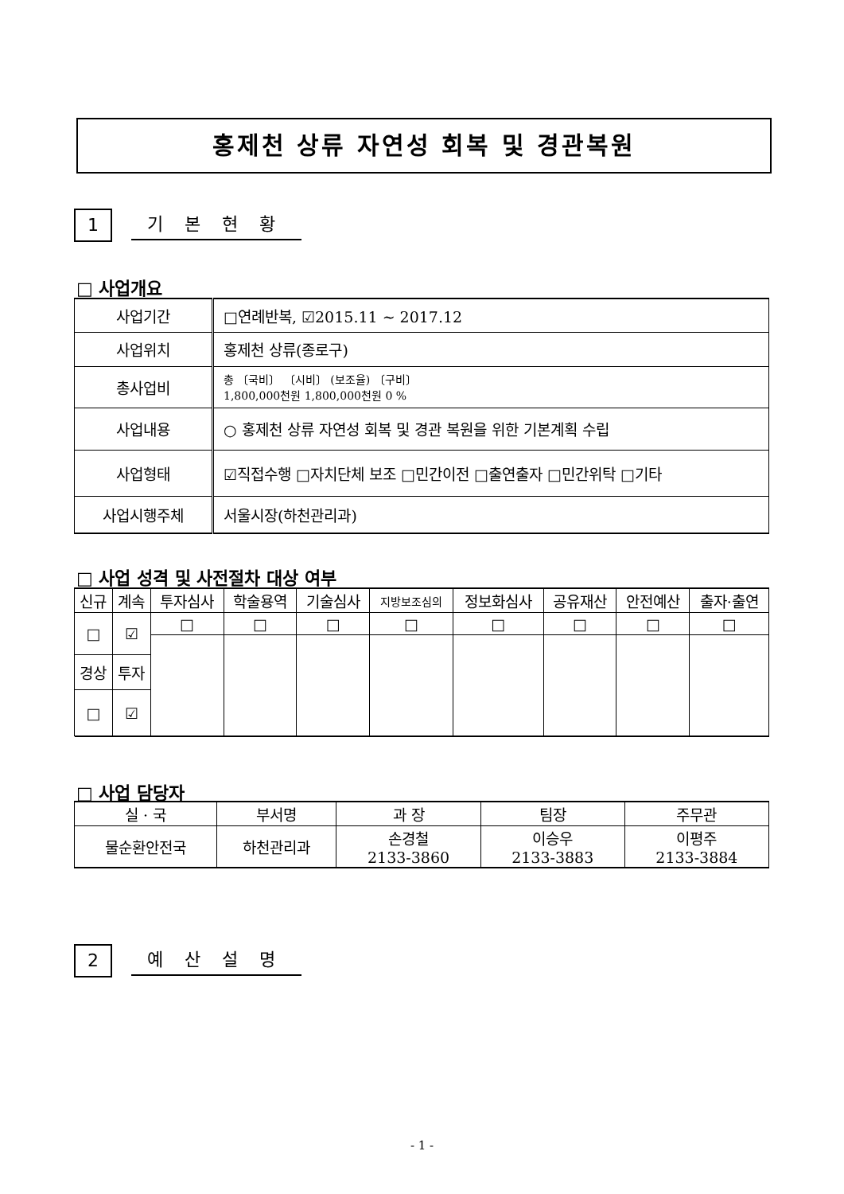홍제천 상류 자연성 회복 및 경관복원
1
기 본 현 황
□ 사업개요
| 사업기간 | □연례반복, ☑2015.11 ~ 2017.12 |
| 사업위치 | 홍제천 상류(종로구) |
| 총사업비 | 총 〔국비〕 〔시비〕 (보조율) 〔구비〕 1,800,000천원 1,800,000천원 0 % |
| 사업내용 | ○ 홍제천 상류 자연성 회복 및 경관 복원을 위한 기본계획 수립 |
| 사업형태 | ☑직접수행 □자치단체 보조 □민간이전 □출연출자 □민간위탁 □기타 |
| 사업시행주체 | 서울시장(하천관리과) |
□ 사업 성격 및 사전절차 대상 여부
| 신규 | 계속 | 투자심사 | 학술용역 | 기술심사 | 지방보조심의 | 정보화심사 | 공유재산 | 안전예산 | 출자·출연 |
| --- | --- | --- | --- | --- | --- | --- | --- | --- | --- |
| □ | ☑ | □ | □ | □ | □ | □ | □ | □ | □ |
| 경상 | 투자 | | | | | | | | |
| □ | ☑ | | | | | | | | |
□ 사업 담당자
| 실 · 국 | 부서명 | 과 장 | 팀장 | 주무관 |
| --- | --- | --- | --- | --- |
| 물순환안전국 | 하천관리과 | 손경철 2133-3860 | 이승우 2133-3883 | 이평주 2133-3884 |
2
예 산 설 명
- 1 -